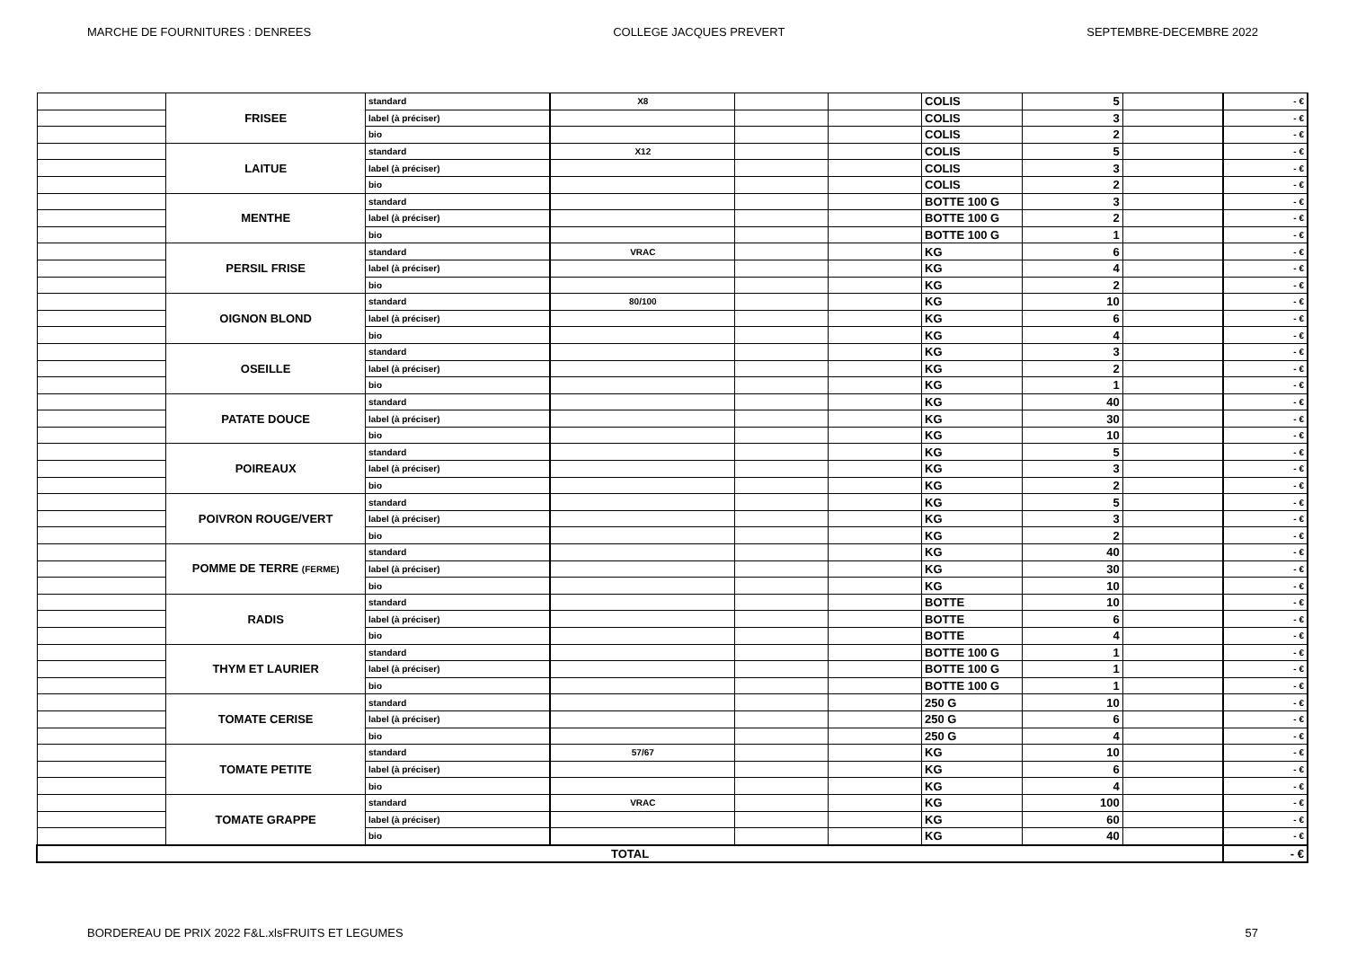MARCHE DE FOURNITURES : DENREES COLLEGE JACQUES PREVERT SEPTEMBRE-DECEMBRE 2022
| | FRISEE | standard | X8 | | | COLIS | 5 | | - € |
| | | label (à préciser) | | | | COLIS | 3 | | - € |
| | | bio | | | | COLIS | 2 | | - € |
| | LAITUE | standard | X12 | | | COLIS | 5 | | - € |
| | | label (à préciser) | | | | COLIS | 3 | | - € |
| | | bio | | | | COLIS | 2 | | - € |
| | MENTHE | standard | | | | BOTTE 100 G | 3 | | - € |
| | | label (à préciser) | | | | BOTTE 100 G | 2 | | - € |
| | | bio | | | | BOTTE 100 G | 1 | | - € |
| | PERSIL FRISE | standard | VRAC | | | KG | 6 | | - € |
| | | label (à préciser) | | | | KG | 4 | | - € |
| | | bio | | | | KG | 2 | | - € |
| | OIGNON BLOND | standard | 80/100 | | | KG | 10 | | - € |
| | | label (à préciser) | | | | KG | 6 | | - € |
| | | bio | | | | KG | 4 | | - € |
| | OSEILLE | standard | | | | KG | 3 | | - € |
| | | label (à préciser) | | | | KG | 2 | | - € |
| | | bio | | | | KG | 1 | | - € |
| | PATATE DOUCE | standard | | | | KG | 40 | | - € |
| | | label (à préciser) | | | | KG | 30 | | - € |
| | | bio | | | | KG | 10 | | - € |
| | POIREAUX | standard | | | | KG | 5 | | - € |
| | | label (à préciser) | | | | KG | 3 | | - € |
| | | bio | | | | KG | 2 | | - € |
| | POIVRON ROUGE/VERT | standard | | | | KG | 5 | | - € |
| | | label (à préciser) | | | | KG | 3 | | - € |
| | | bio | | | | KG | 2 | | - € |
| | POMME DE TERRE (FERME) | standard | | | | KG | 40 | | - € |
| | | label (à préciser) | | | | KG | 30 | | - € |
| | | bio | | | | KG | 10 | | - € |
| | RADIS | standard | | | | BOTTE | 10 | | - € |
| | | label (à préciser) | | | | BOTTE | 6 | | - € |
| | | bio | | | | BOTTE | 4 | | - € |
| | THYM ET LAURIER | standard | | | | BOTTE 100 G | 1 | | - € |
| | | label (à préciser) | | | | BOTTE 100 G | 1 | | - € |
| | | bio | | | | BOTTE 100 G | 1 | | - € |
| | TOMATE CERISE | standard | | | | 250 G | 10 | | - € |
| | | label (à préciser) | | | | 250 G | 6 | | - € |
| | | bio | | | | 250 G | 4 | | - € |
| | TOMATE PETITE | standard | 57/67 | | | KG | 10 | | - € |
| | | label (à préciser) | | | | KG | 6 | | - € |
| | | bio | | | | KG | 4 | | - € |
| | TOMATE GRAPPE | standard | VRAC | | | KG | 100 | | - € |
| | | label (à préciser) | | | | KG | 60 | | - € |
| | | bio | | | | KG | 40 | | - € |
| TOTAL | | | | | | | | | - € |
BORDEREAU DE PRIX 2022 F&L.xlsFRUITS ET LEGUMES 57